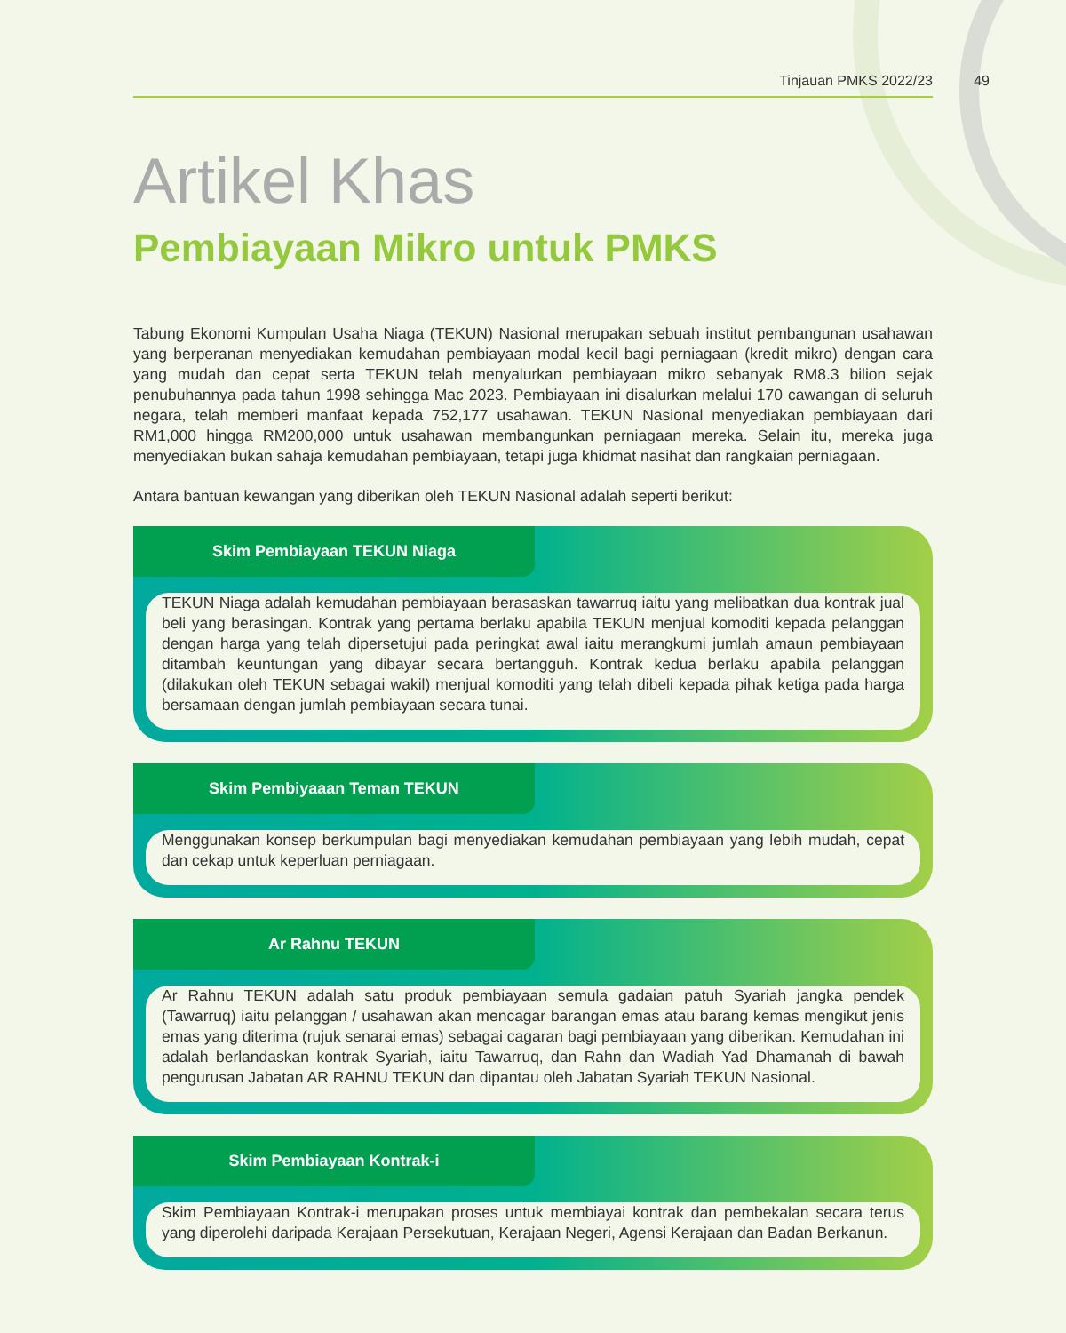Tinjauan PMKS 2022/23
49
Artikel Khas
Pembiayaan Mikro untuk PMKS
Tabung Ekonomi Kumpulan Usaha Niaga (TEKUN) Nasional merupakan sebuah institut pembangunan usahawan yang berperanan menyediakan kemudahan pembiayaan modal kecil bagi perniagaan (kredit mikro) dengan cara yang mudah dan cepat serta TEKUN telah menyalurkan pembiayaan mikro sebanyak RM8.3 bilion sejak penubuhannya pada tahun 1998 sehingga Mac 2023. Pembiayaan ini disalurkan melalui 170 cawangan di seluruh negara, telah memberi manfaat kepada 752,177 usahawan. TEKUN Nasional menyediakan pembiayaan dari RM1,000 hingga RM200,000 untuk usahawan membangunkan perniagaan mereka. Selain itu, mereka juga menyediakan bukan sahaja kemudahan pembiayaan, tetapi juga khidmat nasihat dan rangkaian perniagaan.
Antara bantuan kewangan yang diberikan oleh TEKUN Nasional adalah seperti berikut:
Skim Pembiayaan TEKUN Niaga
TEKUN Niaga adalah kemudahan pembiayaan berasaskan tawarruq iaitu yang melibatkan dua kontrak jual beli yang berasingan. Kontrak yang pertama berlaku apabila TEKUN menjual komoditi kepada pelanggan dengan harga yang telah dipersetujui pada peringkat awal iaitu merangkumi jumlah amaun pembiayaan ditambah keuntungan yang dibayar secara bertangguh. Kontrak kedua berlaku apabila pelanggan (dilakukan oleh TEKUN sebagai wakil) menjual komoditi yang telah dibeli kepada pihak ketiga pada harga bersamaan dengan jumlah pembiayaan secara tunai.
Skim Pembiyaaan Teman TEKUN
Menggunakan konsep berkumpulan bagi menyediakan kemudahan pembiayaan yang lebih mudah, cepat dan cekap untuk keperluan perniagaan.
Ar Rahnu TEKUN
Ar Rahnu TEKUN adalah satu produk pembiayaan semula gadaian patuh Syariah jangka pendek (Tawarruq) iaitu pelanggan / usahawan akan mencagar barangan emas atau barang kemas mengikut jenis emas yang diterima (rujuk senarai emas) sebagai cagaran bagi pembiayaan yang diberikan. Kemudahan ini adalah berlandaskan kontrak Syariah, iaitu Tawarruq, dan Rahn dan Wadiah Yad Dhamanah di bawah pengurusan Jabatan AR RAHNU TEKUN dan dipantau oleh Jabatan Syariah TEKUN Nasional.
Skim Pembiayaan Kontrak-i
Skim Pembiayaan Kontrak-i merupakan proses untuk membiayai kontrak dan pembekalan secara terus yang diperolehi daripada Kerajaan Persekutuan, Kerajaan Negeri, Agensi Kerajaan dan Badan Berkanun.